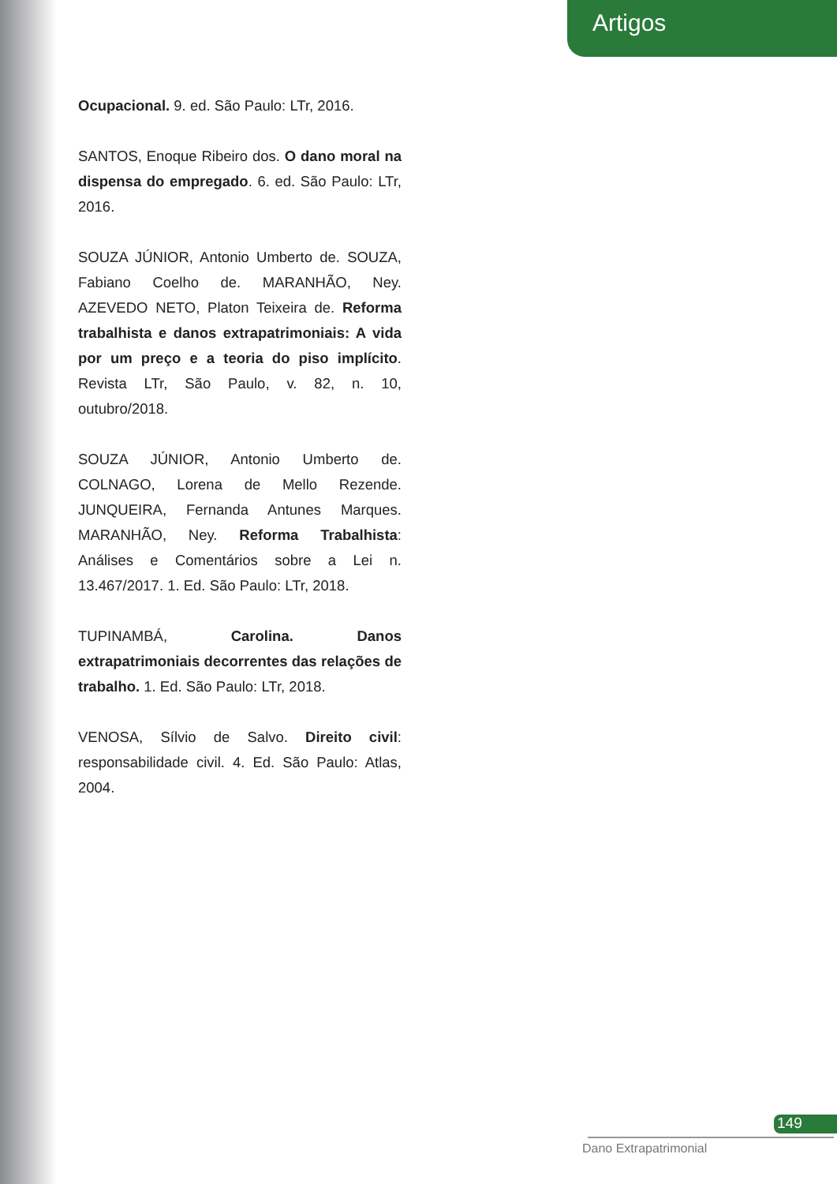Artigos
Ocupacional. 9. ed. São Paulo: LTr, 2016.
SANTOS, Enoque Ribeiro dos. O dano moral na dispensa do empregado. 6. ed. São Paulo: LTr, 2016.
SOUZA JÚNIOR, Antonio Umberto de. SOUZA, Fabiano Coelho de. MARANHÃO, Ney. AZEVEDO NETO, Platon Teixeira de. Reforma trabalhista e danos extrapatrimoniais: A vida por um preço e a teoria do piso implícito. Revista LTr, São Paulo, v. 82, n. 10, outubro/2018.
SOUZA JÚNIOR, Antonio Umberto de. COLNAGO, Lorena de Mello Rezende. JUNQUEIRA, Fernanda Antunes Marques. MARANHÃO, Ney. Reforma Trabalhista: Análises e Comentários sobre a Lei n. 13.467/2017. 1. Ed. São Paulo: LTr, 2018.
TUPINAMBÁ, Carolina. Danos extrapatrimoniais decorrentes das relações de trabalho. 1. Ed. São Paulo: LTr, 2018.
VENOSA, Sílvio de Salvo. Direito civil: responsabilidade civil. 4. Ed. São Paulo: Atlas, 2004.
149
Dano Extrapatrimonial